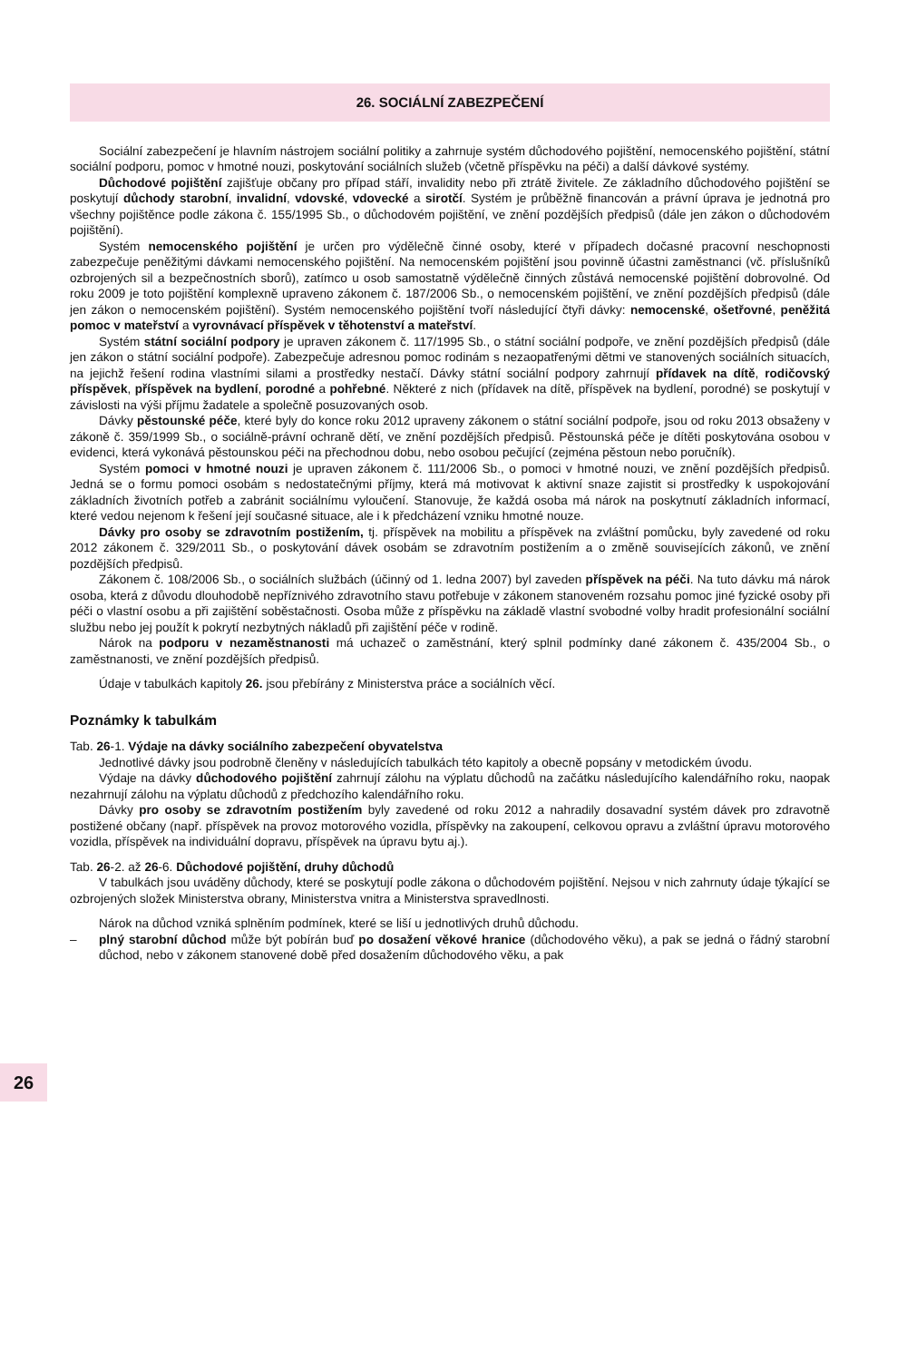26
26. SOCIÁLNÍ ZABEZPEČENÍ
Sociální zabezpečení je hlavním nástrojem sociální politiky a zahrnuje systém důchodového pojištění, nemocenského pojištění, státní sociální podporu, pomoc v hmotné nouzi, poskytování sociálních služeb (včetně příspěvku na péči) a další dávkové systémy.
Důchodové pojištění zajišťuje občany pro případ stáří, invalidity nebo při ztrátě živitele. Ze základního důchodového pojištění se poskytují důchody starobní, invalidní, vdovské, vdovecké a sirotčí. Systém je průběžně financován a právní úprava je jednotná pro všechny pojištěnce podle zákona č. 155/1995 Sb., o důchodovém pojištění, ve znění pozdějších předpisů (dále jen zákon o důchodovém pojištění).
Systém nemocenského pojištění je určen pro výdělečně činné osoby, které v případech dočasné pracovní neschopnosti zabezpečuje peněžitými dávkami nemocenského pojištění. Na nemocenském pojištění jsou povinně účastni zaměstnanci (vč. příslušníků ozbrojených sil a bezpečnostních sborů), zatímco u osob samostatně výdělečně činných zůstává nemocenské pojištění dobrovolné. Od roku 2009 je toto pojištění komplexně upraveno zákonem č. 187/2006 Sb., o nemocenském pojištění, ve znění pozdějších předpisů (dále jen zákon o nemocenském pojištění). Systém nemocenského pojištění tvoří následující čtyři dávky: nemocenské, ošetřovné, peněžitá pomoc v mateřství a vyrovnávací příspěvek v těhotenství a mateřství.
Systém státní sociální podpory je upraven zákonem č. 117/1995 Sb., o státní sociální podpoře, ve znění pozdějších předpisů (dále jen zákon o státní sociální podpoře). Zabezpečuje adresnou pomoc rodinám s nezaopatřenými dětmi ve stanovených sociálních situacích, na jejichž řešení rodina vlastními silami a prostředky nestačí. Dávky státní sociální podpory zahrnují přídavek na dítě, rodičovský příspěvek, příspěvek na bydlení, porodné a pohřebné. Některé z nich (přídavek na dítě, příspěvek na bydlení, porodné) se poskytují v závislosti na výši příjmu žadatele a společně posuzovaných osob.
Dávky pěstounské péče, které byly do konce roku 2012 upraveny zákonem o státní sociální podpoře, jsou od roku 2013 obsaženy v zákoně č. 359/1999 Sb., o sociálně-právní ochraně dětí, ve znění pozdějších předpisů. Pěstounská péče je dítěti poskytována osobou v evidenci, která vykonává pěstounskou péči na přechodnou dobu, nebo osobou pečující (zejména pěstoun nebo poručník).
Systém pomoci v hmotné nouzi je upraven zákonem č. 111/2006 Sb., o pomoci v hmotné nouzi, ve znění pozdějších předpisů. Jedná se o formu pomoci osobám s nedostatečnými příjmy, která má motivovat k aktivní snaze zajistit si prostředky k uspokojování základních životních potřeb a zabránit sociálnímu vyloučení. Stanovuje, že každá osoba má nárok na poskytnutí základních informací, které vedou nejenom k řešení její současné situace, ale i k předcházení vzniku hmotné nouze.
Dávky pro osoby se zdravotním postižením, tj. příspěvek na mobilitu a příspěvek na zvláštní pomůcku, byly zavedené od roku 2012 zákonem č. 329/2011 Sb., o poskytování dávek osobám se zdravotním postižením a o změně souvisejících zákonů, ve znění pozdějších předpisů.
Zákonem č. 108/2006 Sb., o sociálních službách (účinný od 1. ledna 2007) byl zaveden příspěvek na péči. Na tuto dávku má nárok osoba, která z důvodu dlouhodobě nepříznivého zdravotního stavu potřebuje v zákonem stanoveném rozsahu pomoc jiné fyzické osoby při péči o vlastní osobu a při zajištění soběstačnosti. Osoba může z příspěvku na základě vlastní svobodné volby hradit profesionální sociální službu nebo jej použít k pokrytí nezbytných nákladů při zajištění péče v rodině.
Nárok na podporu v nezaměstnanosti má uchazeč o zaměstnání, který splnil podmínky dané zákonem č. 435/2004 Sb., o zaměstnanosti, ve znění pozdějších předpisů.
Údaje v tabulkách kapitoly 26. jsou přebírány z Ministerstva práce a sociálních věcí.
Poznámky k tabulkám
Tab. 26-1. Výdaje na dávky sociálního zabezpečení obyvatelstva
Jednotlivé dávky jsou podrobně členěny v následujících tabulkách této kapitoly a obecně popsány v metodickém úvodu.
Výdaje na dávky důchodového pojištění zahrnují zálohu na výplatu důchodů na začátku následujícího kalendářního roku, naopak nezahrnují zálohu na výplatu důchodů z předchozího kalendářního roku.
Dávky pro osoby se zdravotním postižením byly zavedené od roku 2012 a nahradily dosavadní systém dávek pro zdravotně postižené občany (např. příspěvek na provoz motorového vozidla, příspěvky na zakoupení, celkovou opravu a zvláštní úpravu motorového vozidla, příspěvek na individuální dopravu, příspěvek na úpravu bytu aj.).
Tab. 26-2. až 26-6. Důchodové pojištění, druhy důchodů
V tabulkách jsou uváděny důchody, které se poskytují podle zákona o důchodovém pojištění. Nejsou v nich zahrnuty údaje týkající se ozbrojených složek Ministerstva obrany, Ministerstva vnitra a Ministerstva spravedlnosti.
Nárok na důchod vzniká splněním podmínek, které se liší u jednotlivých druhů důchodu.
– plný starobní důchod může být pobírán buď po dosažení věkové hranice (důchodového věku), a pak se jedná o řádný starobní důchod, nebo v zákonem stanovené době před dosažením důchodového věku, a pak